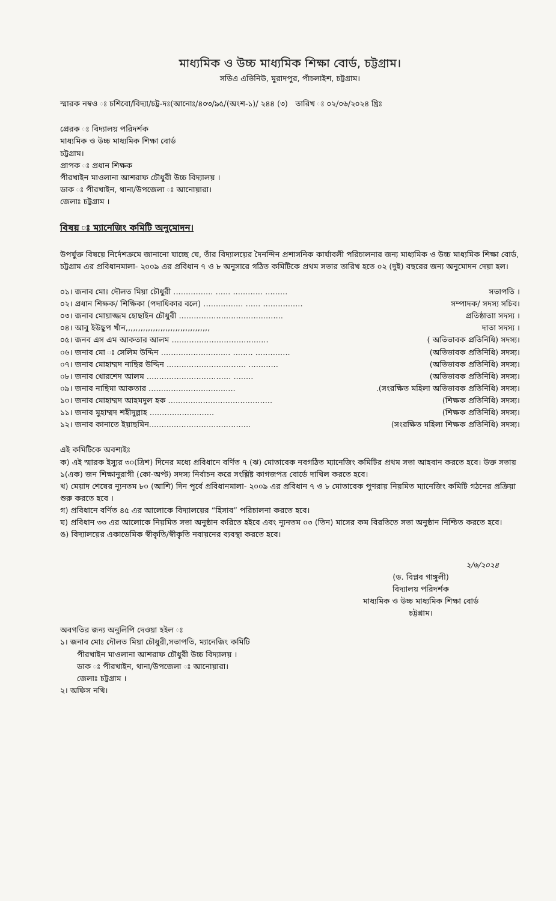মাধ্যমিক ও উচ্চ মাধ্যমিক শিক্ষা বোর্ড, চট্টগ্রাম।
সডিএ এভিনিউ, মুরাদপুর, পাঁচলাইশ, চট্টগ্রাম।
স্মারক নম্বও ঃ চশিবো/বিদ্যা/চট্ট-দঃ(আনোঃ/৪০৩/৯৫/(অংশ-১)/ ২৪৪ (৩) তারিখ ঃ ০২/০৬/২০২৪ খ্রিঃ
প্রেরক ঃ বিদ্যালয় পরিদর্শক
মাধ্যমিক ও উচ্চ মাধ্যমিক শিক্ষা বোর্ড
চট্টগ্রাম।
প্রাপক ঃ প্রধান শিক্ষক
পীরখাইন মাওলানা আশরাফ চৌধুরী উচ্চ বিদ্যালয় ।
ডাক ঃ পীরখাইন, থানা/উপজেলা ঃ আনোয়ারা।
জেলাঃ চট্টগ্রাম ।
বিষয় ঃ ম্যানেজিং কমিটি অনুমোদন।
উপর্যুক্ত বিষয়ে নির্দেশক্রমে জানানো যাচ্ছে যে, তাঁর বিদ্যালয়ের দৈনন্দিন প্রশাসনিক কার্যাবলী পরিচালনার জন্য মাধ্যমিক ও উচ্চ মাধ্যমিক শিক্ষা বোর্ড, চট্টগ্রাম এর প্রবিধানমালা- ২০০৯ এর প্রবিধান ৭ ও ৮ অনুসারে গঠিত কমিটিকে প্রথম সভার তারিখ হতে ০২ (দুই) বছরের জন্য অনুমোদন দেয়া হল।
০১। জনাব মোঃ দৌলত মিয়া চৌধুরী ................ ...... ............ ......... সভাপতি ।
০২। প্রধান শিক্ষক/ শিক্ষিকা (পদাধিকার বলে) ................ ...... ................ সম্পাদক/ সদস্য সচিব।
০৩। জনাব মোয়াজ্জম হোছাইন চৌধুরী .......................................... প্রতিষ্ঠাতাা সদস্য ।
০৪। আবু ইউছুপ খাঁন,,,,,,,,,,,,,,,,,,,,,,,,,,,,,,,,,, দাতা সদস্য ।
০৫। জনব এস এম আকতার আলম ....................................... ( অভিভাবক প্রতিনিধি) সদস্য।
০৬। জনাব মো ঃ সেলিম উদ্দিন ............................ ........ .............. (অভিভাবক প্রতিনিধি) সদস্য।
০৭। জনাব মোহাম্মদ নাছির উদ্দিন ................................ ............ (অভিভাবক প্রতিনিধি) সদস্য।
০৮। জনাব খোরশেদ আলম .................................. ........ (অভিভাবক প্রতিনিধি) সদস্য।
০৯। জনাব নাছিমা আকতার ....................................(সংরক্ষিত মহিলা অভিভাবক প্রতিনিধি) সদস্য।
১০। জনাব মোহাম্মদ আহমদুল হক .......................................... (শিক্ষক প্রতিনিধি) সদস্য।
১১। জনাব মুহাম্মদ শহীদুল্লাহ .......................... (শিক্ষক প্রতিনিধি) সদস্য।
১২। জনাব কানাতে ইয়াছমিন......................................... (সংরক্ষিত মহিলা শিক্ষক প্রতিনিধি) সদস্য।
এই কমিটিকে অবশ্যইঃ
ক) এই স্মারক ইস্যুর ৩০(ত্রিশ) দিনের মধ্যে প্রবিধানে বর্ণিত ৭ (ঝ) মোতাবেক নবগঠিত ম্যানেজিং কমিটির প্রথম সভা আহবান করতে হবে। উক্ত সভায় ১(এক) জন শিক্ষানুরাগী (কো-অপ্ট) সদস্য নির্বাচন করে সংশ্লিষ্ট কাগজপত্র বোর্ডে দাখিল করতে হবে।
খ) মেয়াদ শেষের ন্যূনতম ৮০ (আশি) দিন পূর্বে প্রবিধানমালা- ২০০৯ এর প্রবিধান ৭ ও ৮ মোতাবেক পুণরায় নিয়মিত ম্যানেজিং কমিটি গঠনের প্রক্রিয়া শুরু করতে হবে ।
গ) প্রবিধানে বর্ণিত ৪৫ এর আলোকে বিদ্যালয়ের “হিসাব” পরিচালনা করতে হবে।
ঘ) প্রবিধান ৩৩ এর আলোকে নিয়মিত সভা অনুষ্ঠান করিতে হইবে এবং ন্যূনতম ০৩ (তিন) মাসের কম বিরতিতে সভা অনুষ্ঠান নিশ্চিত করতে হবে।
ঙ) বিদ্যালয়ের একাডেমিক স্বীকৃতি/স্বীকৃতি নবায়নের ব্যবস্থা করতে হবে।
২/৬/২০২৪
(ড. বিপ্লব গাঙ্গুলী)
বিদ্যালয় পরিদর্শক
মাধ্যমিক ও উচ্চ মাধ্যমিক শিক্ষা বোর্ড
চট্টগ্রাম।
অবগতির জন্য অনুলিপি দেওয়া হইল ঃ
১। জনাব মোঃ দৌলত মিয়া চৌধুরী,সভাপতি, ম্যানেজিং কমিটি
পীরখাইন মাওলানা আশরাফ চৌধুরী উচ্চ বিদ্যালয় ।
ডাক ঃ পীরখাইন, থানা/উপজেলা ঃ আনোয়ারা।
জেলাঃ চট্টগ্রাম ।
২। অফিস নথি।